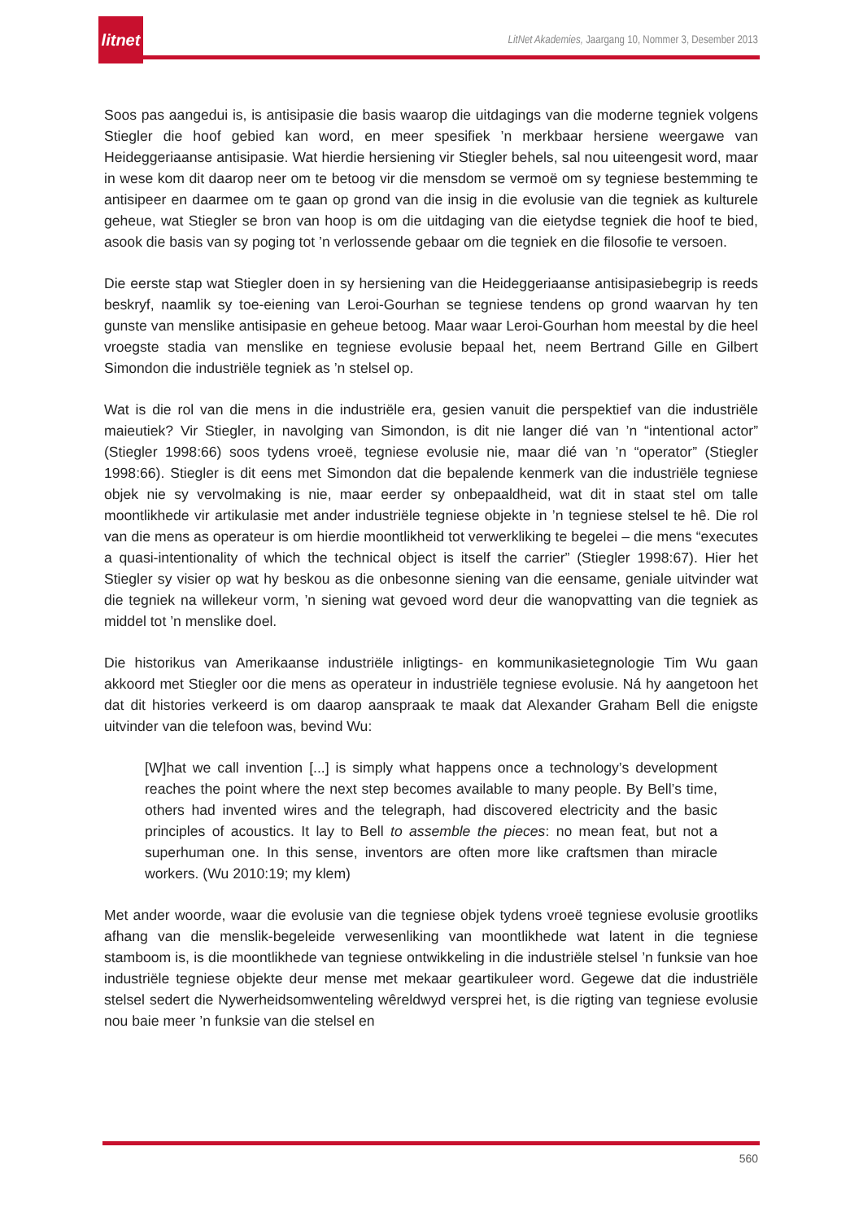litnet
LitNet Akademies, Jaargang 10, Nommer 3, Desember 2013
Soos pas aangedui is, is antisipasie die basis waarop die uitdagings van die moderne tegniek volgens Stiegler die hoof gebied kan word, en meer spesifiek ’n merkbaar hersiene weergawe van Heideggeriaanse antisipasie. Wat hierdie hersiening vir Stiegler behels, sal nou uiteengesit word, maar in wese kom dit daarop neer om te betoog vir die mensdom se vermoë om sy tegniese bestemming te antisipeer en daarmee om te gaan op grond van die insig in die evolusie van die tegniek as kulturele geheue, wat Stiegler se bron van hoop is om die uitdaging van die eietydse tegniek die hoof te bied, asook die basis van sy poging tot ’n verlossende gebaar om die tegniek en die filosofie te versoen.
Die eerste stap wat Stiegler doen in sy hersiening van die Heideggeriaanse antisipasiebegrip is reeds beskryf, naamlik sy toe-eiening van Leroi-Gourhan se tegniese tendens op grond waarvan hy ten gunste van menslike antisipasie en geheue betoog. Maar waar Leroi-Gourhan hom meestal by die heel vroegste stadia van menslike en tegniese evolusie bepaal het, neem Bertrand Gille en Gilbert Simondon die industriële tegniek as ’n stelsel op.
Wat is die rol van die mens in die industriële era, gesien vanuit die perspektief van die industriële maieutiek? Vir Stiegler, in navolging van Simondon, is dit nie langer dié van ’n “intentional actor” (Stiegler 1998:66) soos tydens vroeë, tegniese evolusie nie, maar dié van ’n “operator” (Stiegler 1998:66). Stiegler is dit eens met Simondon dat die bepalende kenmerk van die industriële tegniese objek nie sy vervolmaking is nie, maar eerder sy onbepaaldheid, wat dit in staat stel om talle moontlikhede vir artikulasie met ander industriële tegniese objekte in ’n tegniese stelsel te hê. Die rol van die mens as operateur is om hierdie moontlikheid tot verwerkliking te begelei – die mens “executes a quasi-intentionality of which the technical object is itself the carrier” (Stiegler 1998:67). Hier het Stiegler sy visier op wat hy beskou as die onbesonne siening van die eensame, geniale uitvinder wat die tegniek na willekeur vorm, ’n siening wat gevoed word deur die wanopvatting van die tegniek as middel tot ’n menslike doel.
Die historikus van Amerikaanse industriële inligtings- en kommunikasietegnologie Tim Wu gaan akkoord met Stiegler oor die mens as operateur in industriële tegniese evolusie. Ná hy aangetoon het dat dit histories verkeerd is om daarop aanspraak te maak dat Alexander Graham Bell die enigste uitvinder van die telefoon was, bevind Wu:
[W]hat we call invention [...] is simply what happens once a technology’s development reaches the point where the next step becomes available to many people. By Bell’s time, others had invented wires and the telegraph, had discovered electricity and the basic principles of acoustics. It lay to Bell to assemble the pieces: no mean feat, but not a superhuman one. In this sense, inventors are often more like craftsmen than miracle workers. (Wu 2010:19; my klem)
Met ander woorde, waar die evolusie van die tegniese objek tydens vroeë tegniese evolusie grootliks afhang van die menslik-begeleide verwesenliking van moontlikhede wat latent in die tegniese stamboom is, is die moontlikhede van tegniese ontwikkeling in die industriële stelsel ’n funksie van hoe industriële tegniese objekte deur mense met mekaar geartikuleer word. Gegewe dat die industriële stelsel sedert die Nywerheidsomwenteling wêreldwyd versprei het, is die rigting van tegniese evolusie nou baie meer ’n funksie van die stelsel en
560